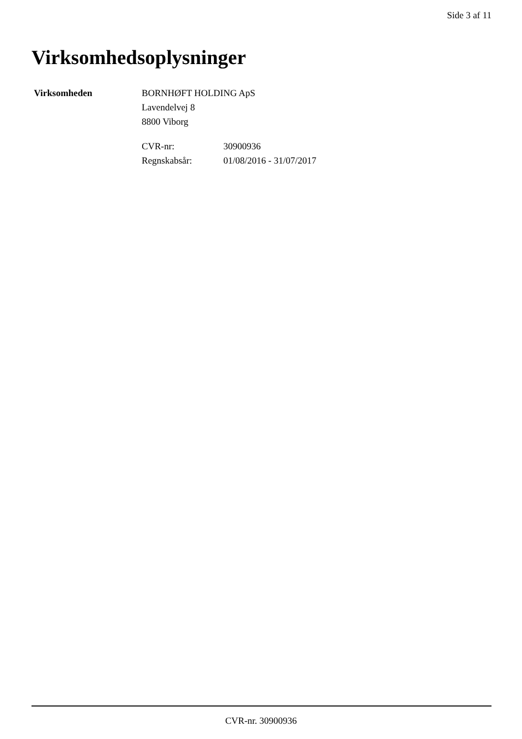Side 3 af 11
Virksomhedsoplysninger
Virksomheden BORNHØFT HOLDING ApS
Lavendelvej 8
8800 Viborg
| CVR-nr: | 30900936 |
| Regnskabsår: | 01/08/2016 - 31/07/2017 |
CVR-nr. 30900936